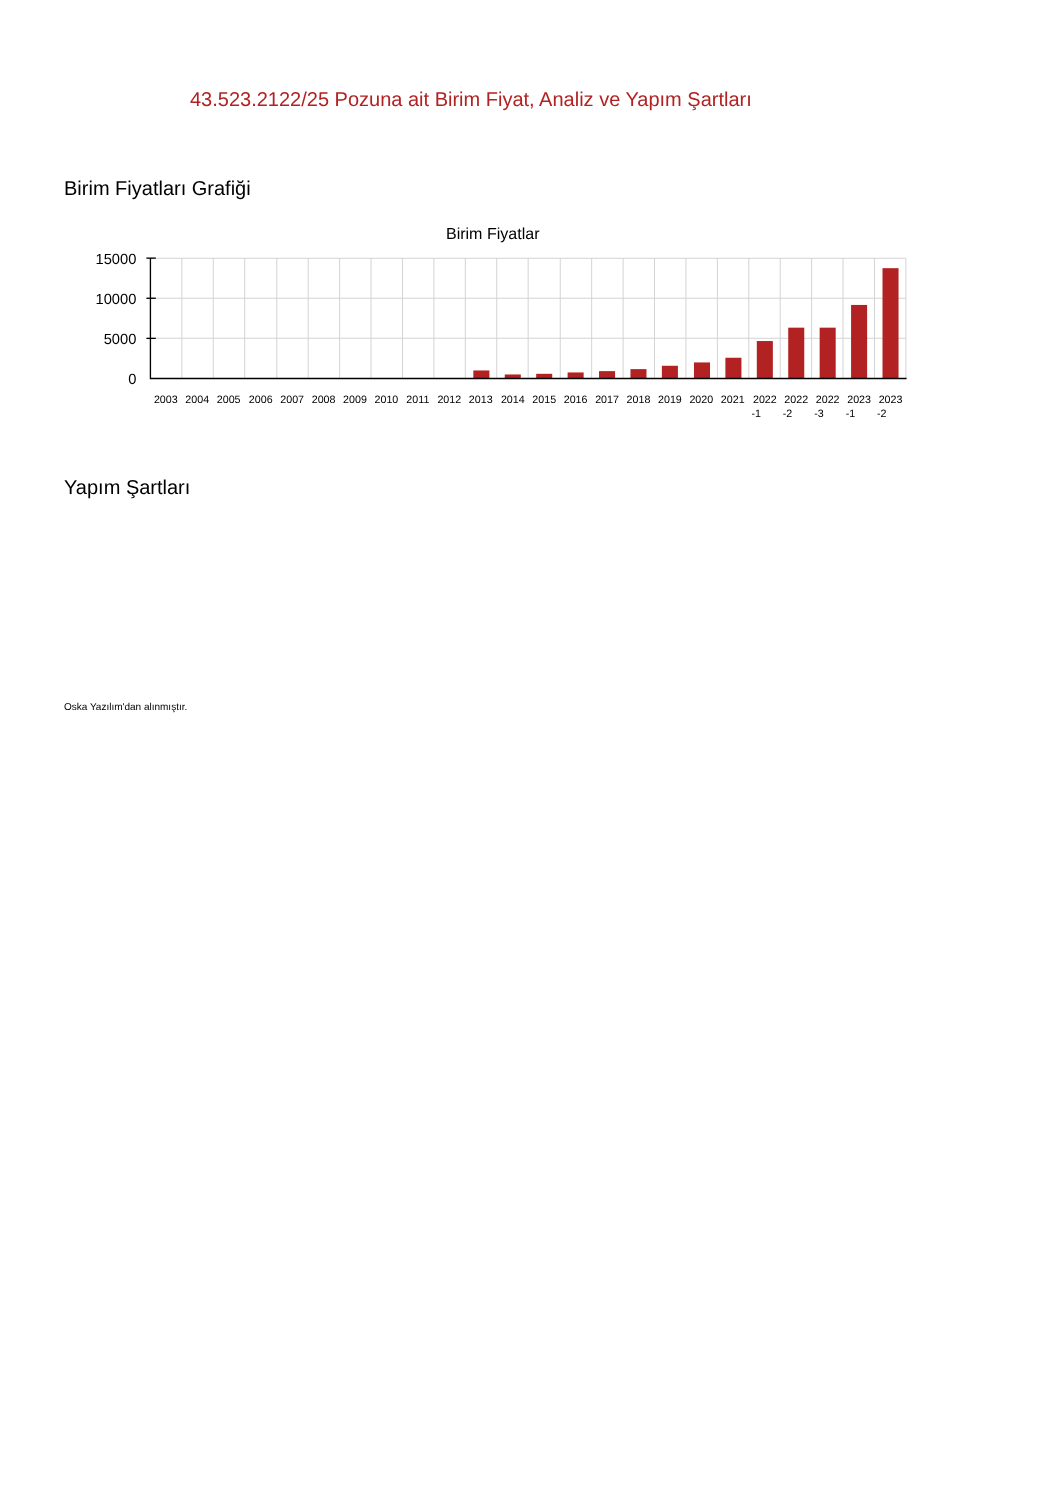43.523.2122/25 Pozuna ait Birim Fiyat, Analiz ve Yapım Şartları
Birim Fiyatları Grafiği
Birim Fiyatlar
15000
10000
5000
0
2003
2004
2005
2006
2007
2008
2009
2010
2011
2012
2013
2014
2015
2016
2017
2018
2019
2020
2021
2022
-1
2022
-2
2022
-3
2023
-1
2023
-2
Yapım Şartları
Oska Yazılım'dan alınmıştır.